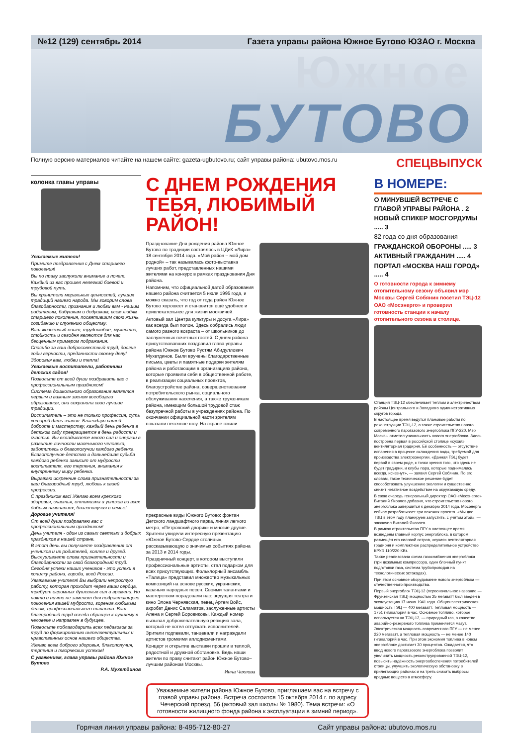№12 (129) сентябрь 2014 Газета управы района Южное Бутово ЮЗАО г. Москва
Южное
БУТОВО
Полную версию материалов читайте на нашем сайте: gazeta-ugbutovo.ru; сайт управы района: ubutovo.mos.ru СПЕЦВЫПУСК
колонка главы управы
Уважаемые жители!
Примите поздравления с Днем старшего поколения!
Вы по праву заслужили внимание и почет.
Каждый из вас прошел нелегкий боевой и трудовой путь.
Вы хранители моральных ценностей, лучших традиций нашего народа. Мы говорим слова благодарности, признания и любви вам - нашим родителям, бабушкам и дедушкам, всем людям старшего поколения, посвятившим свою жизнь созиданию и служению обществу.
Ваш жизненный опыт, трудолюбие, мужество, стойкость и сегодня являются для нас бесценным примером подражания.
Спасибо за ваш добросовестный труд, долгие годы верности, преданности своему делу!
Здоровья вам, любви и тепла!
Уважаемые воспитатели, работники детских садов!
Позвольте от всей души поздравить вас с профессиональным праздником!
Система дошкольного образования является первым и важным звеном всеобщего образования, она сохранила свои лучшие традиции.
Воспитатель – это не только профессия, суть которой дать знания. Благодаря вашей доброте и мастерству, каждый день ребенка в детском саду превращается в день радости и счастья. Вы вкладываете много сил и энергии в развитие личности маленького человека, заботитесь о благополучии каждого ребенка. Благополучное детство и дальнейшая судьба каждого ребенка зависит от мудрости воспитателя, его терпения, внимания к внутреннему миру ребенка.
Выражаю искренние слова признательности за ваш благородный труд, любовь к своей профессии.
С праздником вас! Желаю всем крепкого здоровья, счастья, оптимизма и успехов во всех добрых начинаниях, благополучия в семье!
Дорогие учителя!
От всей души поздравляю вас с профессиональным праздником!
День учителя - один из самых светлых и добрых праздников в нашей стране.
В этот день вы получаете поздравления от учеников и их родителей, коллег и друзей. Выслушиваете слова признательности и благодарности за свой благородный труд. Сегодня успехи наших учеников - это успехи в копилку района, города, всей России.
Уважаемые учителя! Вы выбрали непростую работу, которая проходит через ваши сердца, требует огромных душевных сил и времени. Но никто и ничто не заменит для подрастающего поколения вашей мудрости, горения любимым делом, профессионального таланта. Ваш благородный труд всегда обращен к лучшему в человеке и направлен в будущее.
Позвольте поблагодарить всех педагогов за труд по формированию интеллектуальных и нравственных основ нашего общества.
Желаю всем доброго здоровья, благополучия, терпения и творческих успехов!
С уважением, глава управы района Южное Бутово
Р.А. Мухетдинов
С ДНЕМ РОЖДЕНИЯ ТЕБЯ, ЛЮБИМЫЙ РАЙОН!
Празднование Дня рождения района Южное Бутово по традиции состоялось в ЦДиК «Лира» 18 сентября 2014 года. «Мой район – мой дом родной» – так называлась фото-выставка лучших работ, представленных нашими жителями на конкурс в рамках празднования Дня района.
Напомним, что официальной датой образования нашего района считается 5 июля 1995 года, и можно сказать, что год от года район Южное Бутово хорошеет и становится ещё удобнее и привлекательнее для жизни москвичей.
Актовый зал Центра культуры и досуга «Лира» как всегда был полон. Здесь собрались люди самого разного возраста – от школьников до заслуженных почетных гостей. С днем района присутствовавших поздравил глава управы района Южное Бутово Рустям Абидуллович Мухетдинов. Были вручены благодарственные письма, цветы и памятные подарки жителям района и работающим в организвциях района, которые проявили себя в общественной работе, в реализации социальных проектов, благоустройстве района, совершенствовании потребительского рынка, социального обслуживания населения, а также труженикам района, имеющим большой трудовой стаж безупречной работы в учреждениях района. По окончании официальной части зрителям показали песочное шоу. На экране ожили
прекрасные виды Южного Бутово: фонтан Детского ландшафтного парка, линия легкого метро, «Петровский дворик» и многие другие. Зрители увидели интересную презентацию «Южное Бутово-Сердце столицы», рассказывающую о значимых событиях района за 2013 и 2014 годы.
Праздничный концерт, в котором выступили профессиональные артисты, стал подарком для всех присутствующих. Фольклорный ансамбль «Талица» представил множество музыкальных композиций на основе русских, украинских, казачьих народных песен. Своими талантами и мастерством порадовали нас: ведущая театра и кино Элона Чернявская, певец Артем Войс, акробат Денис Саламатов, заслуженные артисты Алена и Сергей Боровиковы. Каждый номер вызывал доброжелательную реакцию зала, который не хотел отпускать исполнителей. Зрители подпевали, танцевали и награждали артистов громкими аплодисментами.
Концерт и открытие выставки прошли в теплой, радостной и дружной обстановке. Ведь наши жители по праву считают район Южное Бутово– лучшим районом Москвы.
Инна Чехлова
Уважаемые жители района Южное Бутово, приглашаем вас на встречу с главой управы района. Встреча состоится 15 октября 2014 г. по адресу Чечерский проезд, 56 (актовый зал школы № 1980). Тема встречи: «О готовности жилищного фонда района к эксплуатации в зимний период».
В НОМЕРЕ:
О МИНУВШЕЙ ВСТРЕЧЕ С ГЛАВОЙ УПРАВЫ РАЙОНА . 2
НОВЫЙ СПИКЕР МОСГОРДУМЫ ..... 3
82 года со дня образования
ГРАЖДАНСКОЙ ОБОРОНЫ ..... 3
АКТИВНЫЙ ГРАЖДАНИН ..... 4
ПОРТАЛ «МОСКВА НАШ ГОРОД» ..... 4
О готовности города к зимнему отопительному сезону объявил мэр Москвы Сергей Собянин посетил ТЭЦ-12 ОАО «Мосэнерго» и проверил готовность станции к началу отопительного сезона в столице.
Станция ТЭЦ-12 обеспечивает теплом и электричеством районы Центрального и Западного административных округов города.
В настоящее время ведутся плановые работы по реконструкции ТЭЦ-12, а также строительство нового современного парогазового энергоблока ПГУ-220. Мэр Москвы отметил уникальность нового энергоблока. Здесь построена первая в российской столице «сухая» вентиляторная градирня. Её особенность — отсутствие испарения в процессе охлаждения воды, требуемой для производства электроэнергии. «Данная ТЭЦ будет первой в своем роде, с точки зрения того, что здесь не будет градирни, и клубы пара, которые поднимались всегда, исчезнут», — заявил Сергей Собянин. По его словам, такое техническое решение будет способствовать улучшению экологии и существенно снизит негативное воздействие на окружающую среду.
В свою очередь генеральный директор ОАО «Мосэнерго» Виталий Яковлев добавил, что строительство нового энергоблока завершится к декабрю 2014 года. Мосэнерго сейчас разрабатывает три похожих проекта. «Мы две ТЭЦ в этом году планируем запустить, с учётом этой», — заключил Виталий Яковлев.
В рамках строительства ПГУ в настоящее время возведены главный корпус энергоблока, в котором размещён его силовой остров, «сухая» вентиляторная градирня и комплектное распределительное устройство КРУЭ 110/220 КВт.
Также реализована схема газоснабжения энергоблока (три дожимных компрессора, один блочный пункт подготовки газа, система трубопроводов на технологических эстакадах).
При этом основное оборудование нового энергоблока — отечественного производства.
Первый энергоблок ТЭЦ-12 (первоначальное название — Фрунзенская ТЭЦ) мощностью 25 мегаватт был введён в эксплуатацию 17 июня 1941 года. Общая электрическая мощность ТЭЦ — 400 мегаватт. Тепловая мощность — 1751 гигакалория в час. Основное топливо, которое используется на ТЭЦ-12, — природный газ, в качестве аварийно-резервного топлива применяется мазут. Электрическая мощность современного ПГУ — не менее 220 мегаватт, а тепловая мощность — не менее 140 гигакалорий в час. При этом экономия топлива в новом энергоблоке достигает 30 процентов. Ожидается, что ввод нового парогазового энергоблока позволит увеличить мощность реконструированной ТЭЦ-12, повысить надёжность энергообеспечения потребителей столицы, улучшить экологическую обстановку в прилегающих районах и на треть снизить выбросы вредных веществ в атмосферу.
Горячая линия управы района: 8-495-712-80-27 Сайт управы района: ubutovo.mos.ru